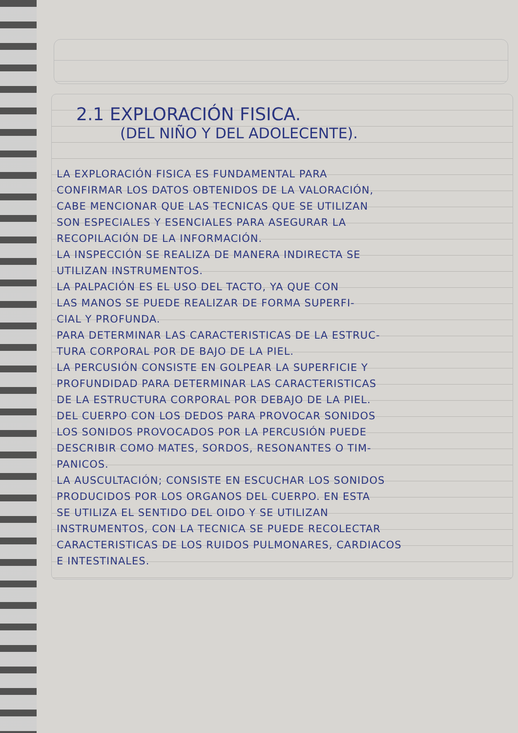2.1 EXPLORACIÓN FISICA.
(DEL NIÑO Y DEL ADOLECENTE).
LA EXPLORACIÓN FISICA ES FUNDAMENTAL PARA
CONFIRMAR LOS DATOS OBTENIDOS DE LA VALORACIÓN,
CABE MENCIONAR QUE LAS TECNICAS QUE SE UTILIZAN
SON ESPECIALES Y ESENCIALES PARA ASEGURAR LA
RECOPILACIÓN DE LA INFORMACIÓN.
LA INSPECCIÓN SE REALIZA DE MANERA INDIRECTA SE
UTILIZAN INSTRUMENTOS.
LA PALPACIÓN ES EL USO DEL TACTO, YA QUE CON
LAS MANOS SE PUEDE REALIZAR DE FORMA SUPERFI-
CIAL Y PROFUNDA.
PARA DETERMINAR LAS CARACTERISTICAS DE LA ESTRUC-
TURA CORPORAL POR DE BAJO DE LA PIEL.
LA PERCUSIÓN CONSISTE EN GOLPEAR LA SUPERFICIE Y
PROFUNDIDAD PARA DETERMINAR LAS CARACTERISTICAS
DE LA ESTRUCTURA CORPORAL POR DEBAJO DE LA PIEL.
DEL CUERPO CON LOS DEDOS PARA PROVOCAR SONIDOS
LOS SONIDOS PROVOCADOS POR LA PERCUSIÓN PUEDE
DESCRIBIR COMO MATES, SORDOS, RESONANTES O TIM-
PANICOS.
LA AUSCULTACIÓN; CONSISTE EN ESCUCHAR LOS SONIDOS
PRODUCIDOS POR LOS ORGANOS DEL CUERPO. EN ESTA
SE UTILIZA EL SENTIDO DEL OIDO Y SE UTILIZAN
INSTRUMENTOS, CON LA TECNICA SE PUEDE RECOLECTAR
CARACTERISTICAS DE LOS RUIDOS PULMONARES, CARDIACOS
E INTESTINALES.